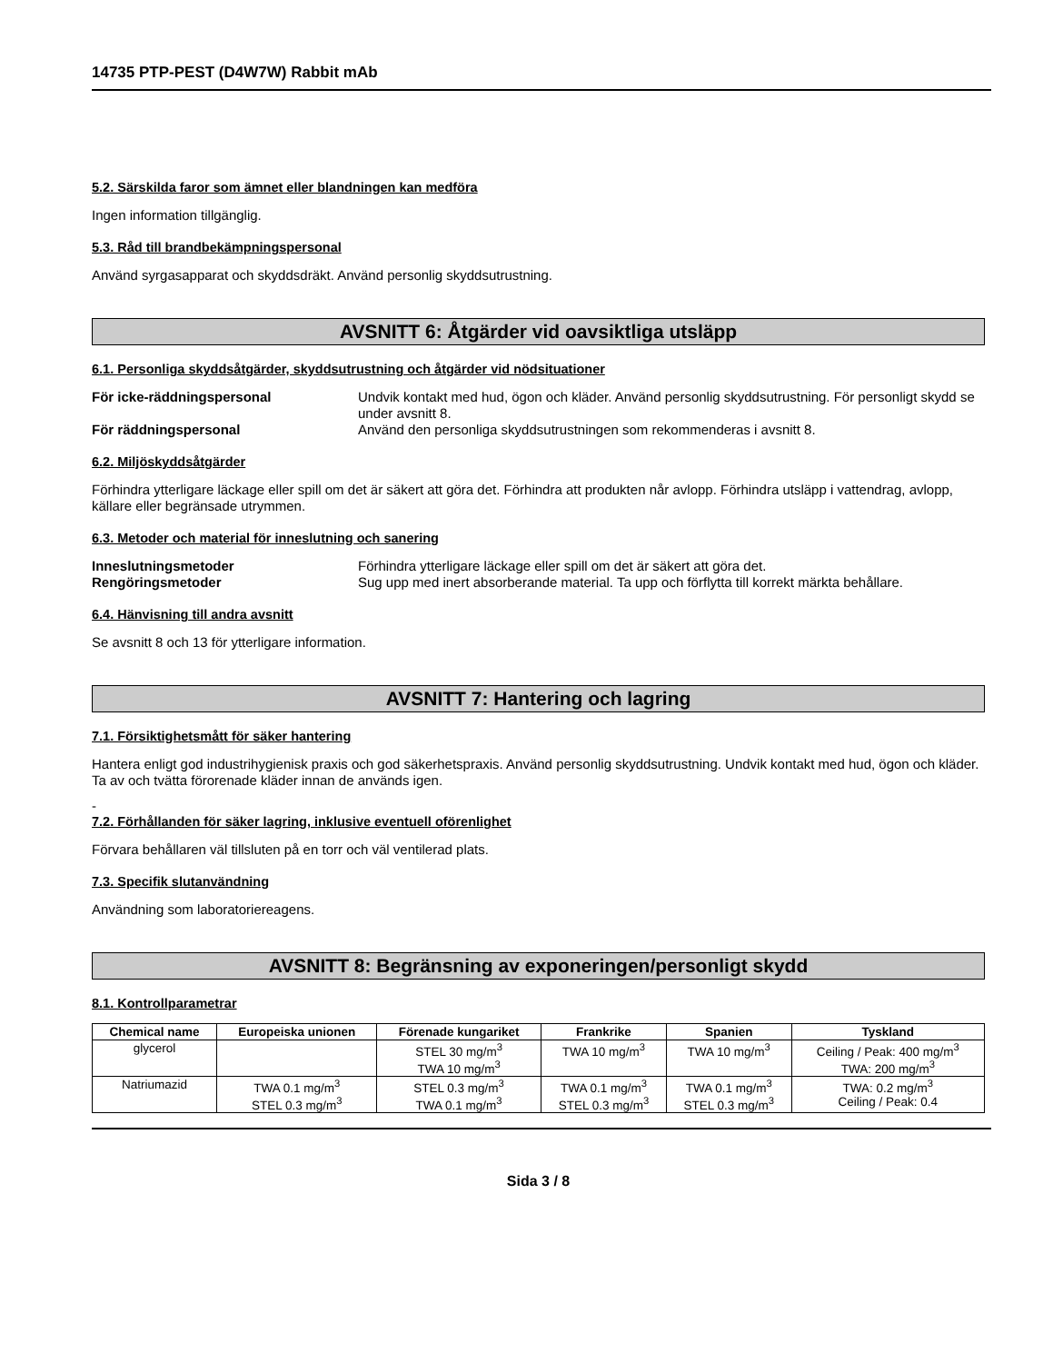14735 PTP-PEST (D4W7W) Rabbit mAb
5.2. Särskilda faror som ämnet eller blandningen kan medföra
Ingen information tillgänglig.
5.3. Råd till brandbekämpningspersonal
Använd syrgasapparat och skyddsdräkt. Använd personlig skyddsutrustning.
AVSNITT 6: Åtgärder vid oavsiktliga utsläpp
6.1. Personliga skyddsåtgärder, skyddsutrustning och åtgärder vid nödsituationer
För icke-räddningspersonal Undvik kontakt med hud, ögon och kläder. Använd personlig skyddsutrustning. För personligt skydd se under avsnitt 8.
För räddningspersonal Använd den personliga skyddsutrustningen som rekommenderas i avsnitt 8.
6.2. Miljöskyddsåtgärder
Förhindra ytterligare läckage eller spill om det är säkert att göra det. Förhindra att produkten når avlopp. Förhindra utsläpp i vattendrag, avlopp, källare eller begränsade utrymmen.
6.3. Metoder och material för inneslutning och sanering
Inneslutningsmetoder Förhindra ytterligare läckage eller spill om det är säkert att göra det.
Rengöringsmetoder Sug upp med inert absorberande material. Ta upp och förflytta till korrekt märkta behållare.
6.4. Hänvisning till andra avsnitt
Se avsnitt 8 och 13 för ytterligare information.
AVSNITT 7: Hantering och lagring
7.1. Försiktighetsmått för säker hantering
Hantera enligt god industrihygienisk praxis och god säkerhetspraxis. Använd personlig skyddsutrustning. Undvik kontakt med hud, ögon och kläder. Ta av och tvätta förorenade kläder innan de används igen.
-
7.2. Förhållanden för säker lagring, inklusive eventuell oförenlighet
Förvara behållaren väl tillsluten på en torr och väl ventilerad plats.
7.3. Specifik slutanvändning
Användning som laboratoriereagens.
AVSNITT 8: Begränsning av exponeringen/personligt skydd
8.1. Kontrollparametrar
| Chemical name | Europeiska unionen | Förenade kungariket | Frankrike | Spanien | Tyskland |
| --- | --- | --- | --- | --- | --- |
| glycerol | | STEL 30 mg/m<sup>3</sup> TWA 10 mg/m<sup>3</sup> | TWA 10 mg/m<sup>3</sup> | TWA 10 mg/m<sup>3</sup> | Ceiling / Peak: 400 mg/m<sup>3</sup> TWA: 200 mg/m<sup>3</sup> |
| Natriumazid | TWA 0.1 mg/m<sup>3</sup> STEL 0.3 mg/m<sup>3</sup> | STEL 0.3 mg/m<sup>3</sup> TWA 0.1 mg/m<sup>3</sup> | TWA 0.1 mg/m<sup>3</sup> STEL 0.3 mg/m<sup>3</sup> | TWA 0.1 mg/m<sup>3</sup> STEL 0.3 mg/m<sup>3</sup> | TWA: 0.2 mg/m<sup>3</sup> Ceiling / Peak: 0.4 |
Sida 3 / 8